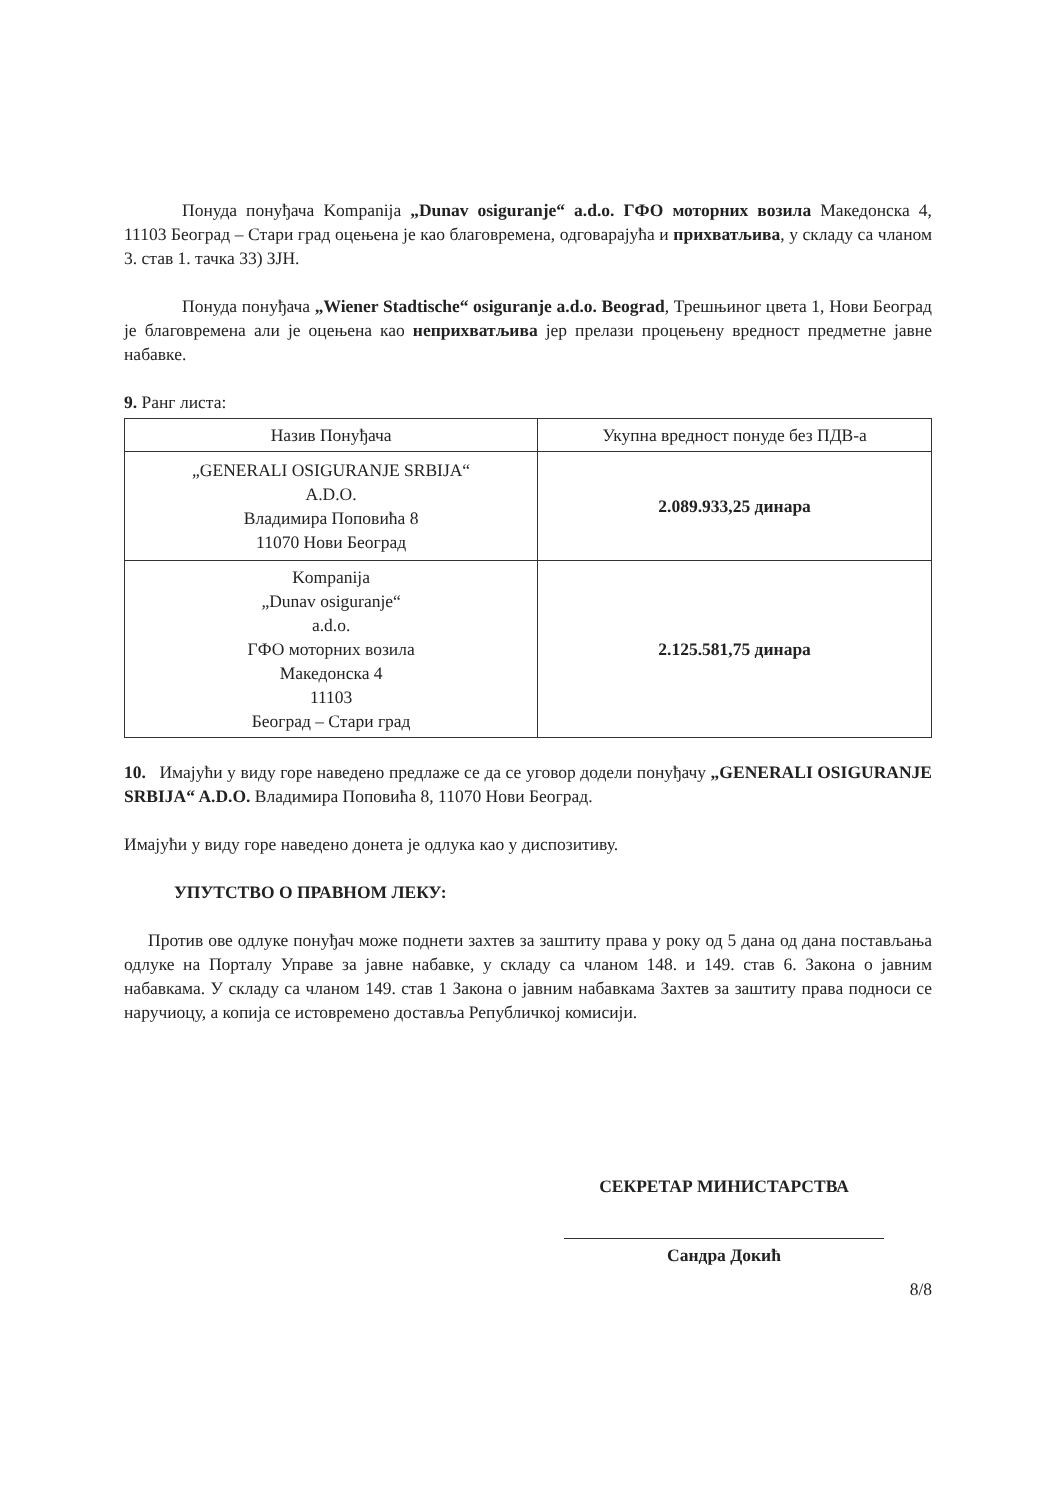Понуда понуђача Kompanija „Dunav osiguranje“ a.d.o. ГФО моторних возила Македонска 4, 11103 Београд – Стари град оцењена је као благовремена, одговарајућа и прихватљива, у складу са чланом 3. став 1. тачка 33) ЗЈН.
Понуда понуђача „Wiener Stadtische“ osiguranje a.d.o. Beograd, Трешњиног цвета 1, Нови Београд је благовремена али је оцењена као неприхватљива јер прелази процењену вредност предметне јавне набавке.
9. Ранг листа:
| Назив Понуђача | Укупна вредност понуде без ПДВ-а |
| --- | --- |
| „GENERALI OSIGURANJE SRBIJA“ A.D.O. Владимира Поповића 8 11070 Нови Београд | 2.089.933,25 динара |
| Kompanija „Dunav osiguranje“ a.d.o. ГФО моторних возила Македонска 4 11103 Београд – Стари град | 2.125.581,75 динара |
10. Имајући у виду горе наведено предлаже се да се уговор додели понуђачу „GENERALI OSIGURANJE SRBIJA“ A.D.O. Владимира Поповића 8, 11070 Нови Београд.
Имајући у виду горе наведено донета је одлука као у диспозитиву.
УПУТСТВО О ПРАВНОМ ЛЕКУ:
Против ове одлуке понуђач може поднети захтев за заштиту права у року од 5 дана од дана постављања одлуке на Порталу Управе за јавне набавке, у складу са чланом 148. и 149. став 6. Закона о јавним набавкама. У складу са чланом 149. став 1 Закона о јавним набавкама Захтев за заштиту права подноси се наручиоцу, а копија се истовремено доставља Републичкој комисији.
СЕКРЕТАР МИНИСТАРСТВА
Сандра Докић
8/8